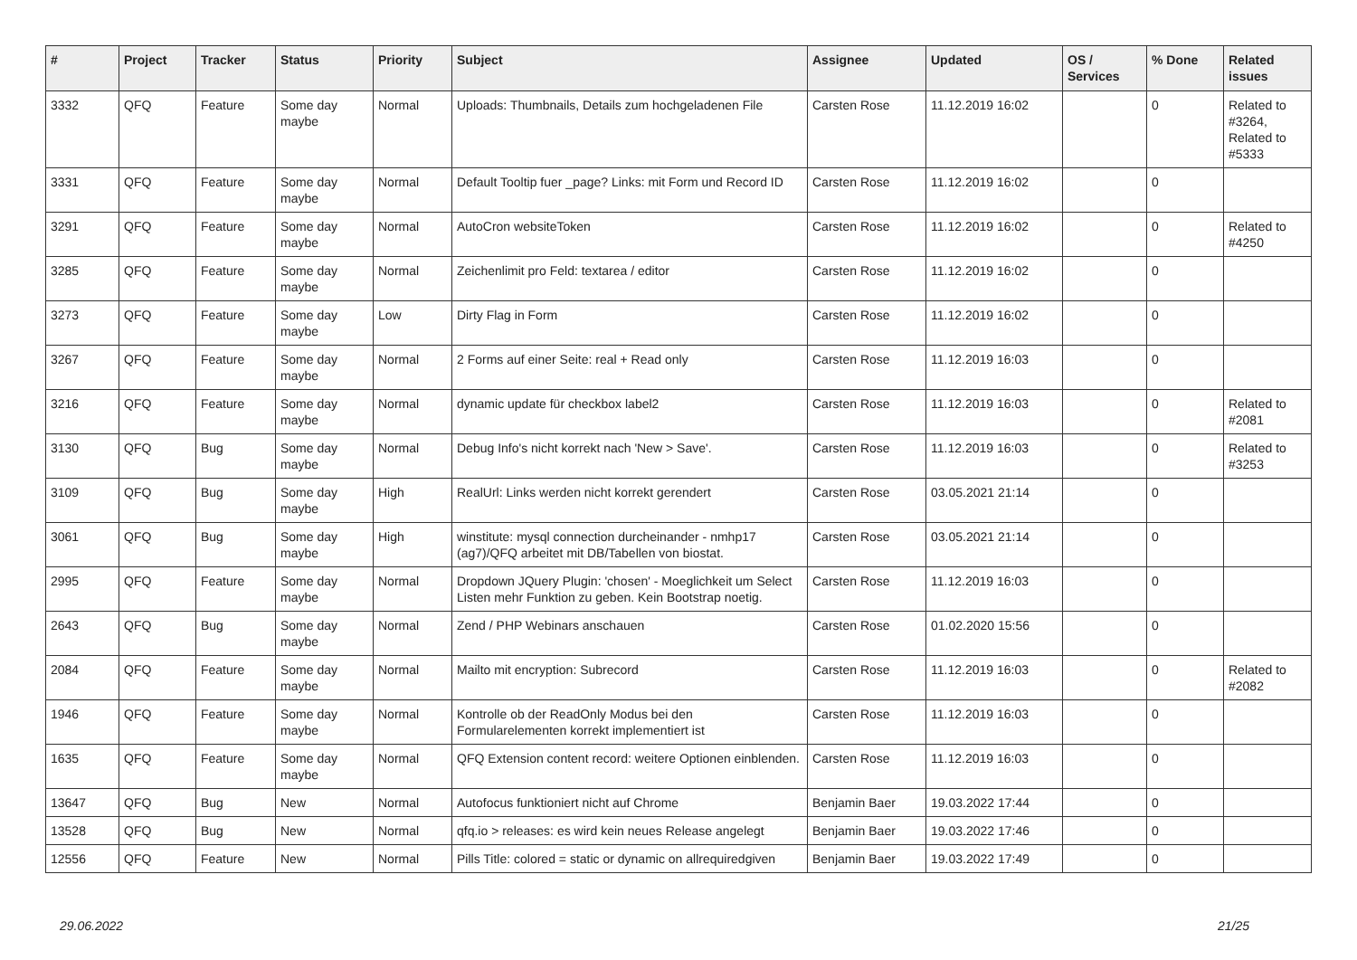| # | Project | Tracker | Status | Priority | Subject | Assignee | Updated | OS / Services | % Done | Related issues |
| --- | --- | --- | --- | --- | --- | --- | --- | --- | --- | --- |
| 3332 | QFQ | Feature | Some day maybe | Normal | Uploads: Thumbnails, Details zum hochgeladenen File | Carsten Rose | 11.12.2019 16:02 | | 0 | Related to #3264, Related to #5333 |
| 3331 | QFQ | Feature | Some day maybe | Normal | Default Tooltip fuer _page? Links: mit Form und Record ID | Carsten Rose | 11.12.2019 16:02 | | 0 | |
| 3291 | QFQ | Feature | Some day maybe | Normal | AutoCron websiteToken | Carsten Rose | 11.12.2019 16:02 | | 0 | Related to #4250 |
| 3285 | QFQ | Feature | Some day maybe | Normal | Zeichenlimit pro Feld: textarea / editor | Carsten Rose | 11.12.2019 16:02 | | 0 | |
| 3273 | QFQ | Feature | Some day maybe | Low | Dirty Flag in Form | Carsten Rose | 11.12.2019 16:02 | | 0 | |
| 3267 | QFQ | Feature | Some day maybe | Normal | 2 Forms auf einer Seite: real + Read only | Carsten Rose | 11.12.2019 16:03 | | 0 | |
| 3216 | QFQ | Feature | Some day maybe | Normal | dynamic update für checkbox label2 | Carsten Rose | 11.12.2019 16:03 | | 0 | Related to #2081 |
| 3130 | QFQ | Bug | Some day maybe | Normal | Debug Info's nicht korrekt nach 'New > Save'. | Carsten Rose | 11.12.2019 16:03 | | 0 | Related to #3253 |
| 3109 | QFQ | Bug | Some day maybe | High | RealUrl: Links werden nicht korrekt gerendert | Carsten Rose | 03.05.2021 21:14 | | 0 | |
| 3061 | QFQ | Bug | Some day maybe | High | winstitute: mysql connection durcheinander - nmhp17 (ag7)/QFQ arbeitet mit DB/Tabellen von biostat. | Carsten Rose | 03.05.2021 21:14 | | 0 | |
| 2995 | QFQ | Feature | Some day maybe | Normal | Dropdown JQuery Plugin: 'chosen' - Moeglichkeit um Select Listen mehr Funktion zu geben. Kein Bootstrap noetig. | Carsten Rose | 11.12.2019 16:03 | | 0 | |
| 2643 | QFQ | Bug | Some day maybe | Normal | Zend / PHP Webinars anschauen | Carsten Rose | 01.02.2020 15:56 | | 0 | |
| 2084 | QFQ | Feature | Some day maybe | Normal | Mailto mit encryption: Subrecord | Carsten Rose | 11.12.2019 16:03 | | 0 | Related to #2082 |
| 1946 | QFQ | Feature | Some day maybe | Normal | Kontrolle ob der ReadOnly Modus bei den Formularelementen korrekt implementiert ist | Carsten Rose | 11.12.2019 16:03 | | 0 | |
| 1635 | QFQ | Feature | Some day maybe | Normal | QFQ Extension content record: weitere Optionen einblenden. | Carsten Rose | 11.12.2019 16:03 | | 0 | |
| 13647 | QFQ | Bug | New | Normal | Autofocus funktioniert nicht auf Chrome | Benjamin Baer | 19.03.2022 17:44 | | 0 | |
| 13528 | QFQ | Bug | New | Normal | qfq.io > releases: es wird kein neues Release angelegt | Benjamin Baer | 19.03.2022 17:46 | | 0 | |
| 12556 | QFQ | Feature | New | Normal | Pills Title: colored = static or dynamic on allrequiredgiven | Benjamin Baer | 19.03.2022 17:49 | | 0 | |
29.06.2022 21/25